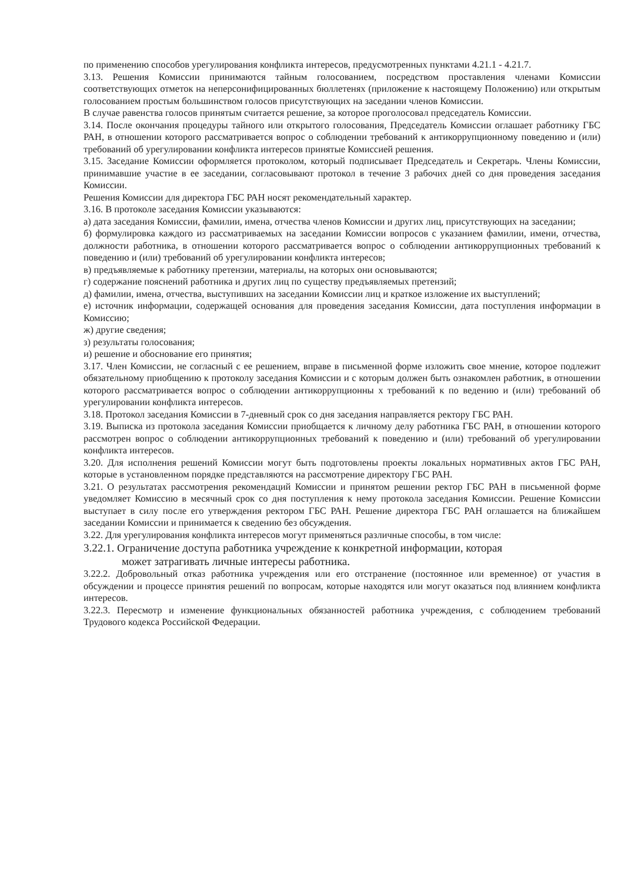по применению способов урегулирования конфликта интересов, предусмотренных пунктами 4.21.1 - 4.21.7.
3.13. Решения Комиссии принимаются тайным голосованием, посредством проставления членами Комиссии соответствующих отметок на неперсонифицированных бюллетенях (приложение к настоящему Положению) или открытым голосованием простым большинством голосов присутствующих на заседании членов Комиссии.
В случае равенства голосов принятым считается решение, за которое проголосовал председатель Комиссии.
3.14. После окончания процедуры тайного или открытого голосования, Председатель Комиссии оглашает работнику ГБС РАН, в отношении которого рассматривается вопрос о соблюдении требований к антикоррупционному поведению и (или) требований об урегулировании конфликта интересов принятые Комиссией решения.
3.15. Заседание Комиссии оформляется протоколом, который подписывает Председатель и Секретарь. Члены Комиссии, принимавшие участие в ее заседании, согласовывают протокол в течение 3 рабочих дней со дня проведения заседания Комиссии.
Решения Комиссии для директора ГБС РАН носят рекомендательный характер.
3.16. В протоколе заседания Комиссии указываются:
а) дата заседания Комиссии, фамилии, имена, отчества членов Комиссии и других лиц, присутствующих на заседании;
б) формулировка каждого из рассматриваемых на заседании Комиссии вопросов с указанием фамилии, имени, отчества, должности работника, в отношении которого рассматривается вопрос о соблюдении антикоррупционных требований к поведению и (или) требований об урегулировании конфликта интересов;
в) предъявляемые к работнику претензии, материалы, на которых они основываются;
г) содержание пояснений работника и других лиц по существу предъявляемых претензий;
д) фамилии, имена, отчества, выступивших на заседании Комиссии лиц и краткое изложение их выступлений;
е) источник информации, содержащей основания для проведения заседания Комиссии, дата поступления информации в Комиссию;
ж) другие сведения;
з) результаты голосования;
и) решение и обоснование его принятия;
3.17. Член Комиссии, не согласный с ее решением, вправе в письменной форме изложить свое мнение, которое подлежит обязательному приобщению к протоколу заседания Комиссии и с которым должен быть ознакомлен работник, в отношении которого рассматривается вопрос о соблюдении антикоррупционны х требований к по ведению и (или) требований об урегулировании конфликта интересов.
3.18. Протокол заседания Комиссии в 7-дневный срок со дня заседания направляется ректору ГБС РАН.
3.19. Выписка из протокола заседания Комиссии приобщается к личному делу работника ГБС РАН, в отношении которого рассмотрен вопрос о соблюдении антикоррупционных требований к поведению и (или) требований об урегулировании конфликта интересов.
3.20. Для исполнения решений Комиссии могут быть подготовлены проекты локальных нормативных актов ГБС РАН, которые в установленном порядке представляются на рассмотрение директору ГБС РАН.
3.21. О результатах рассмотрения рекомендаций Комиссии и принятом решении ректор ГБС РАН в письменной форме уведомляет Комиссию в месячный срок со дня поступления к нему протокола заседания Комиссии. Решение Комиссии выступает в силу после его утверждения ректором ГБС РАН. Решение директора ГБС РАН оглашается на ближайшем заседании Комиссии и принимается к сведению без обсуждения.
3.22. Для урегулирования конфликта интересов могут применяться различные способы, в том числе:
3.22.1. Ограничение доступа работника учреждение к конкретной информации, которая
может затрагивать личные интересы работника.
3.22.2. Добровольный отказ работника учреждения или его отстранение (постоянное или временное) от участия в обсуждении и процессе принятия решений по вопросам, которые находятся или могут оказаться под влиянием конфликта интересов.
3.22.3. Пересмотр и изменение функциональных обязанностей работника учреждения, с соблюдением требований Трудового кодекса Российской Федерации.